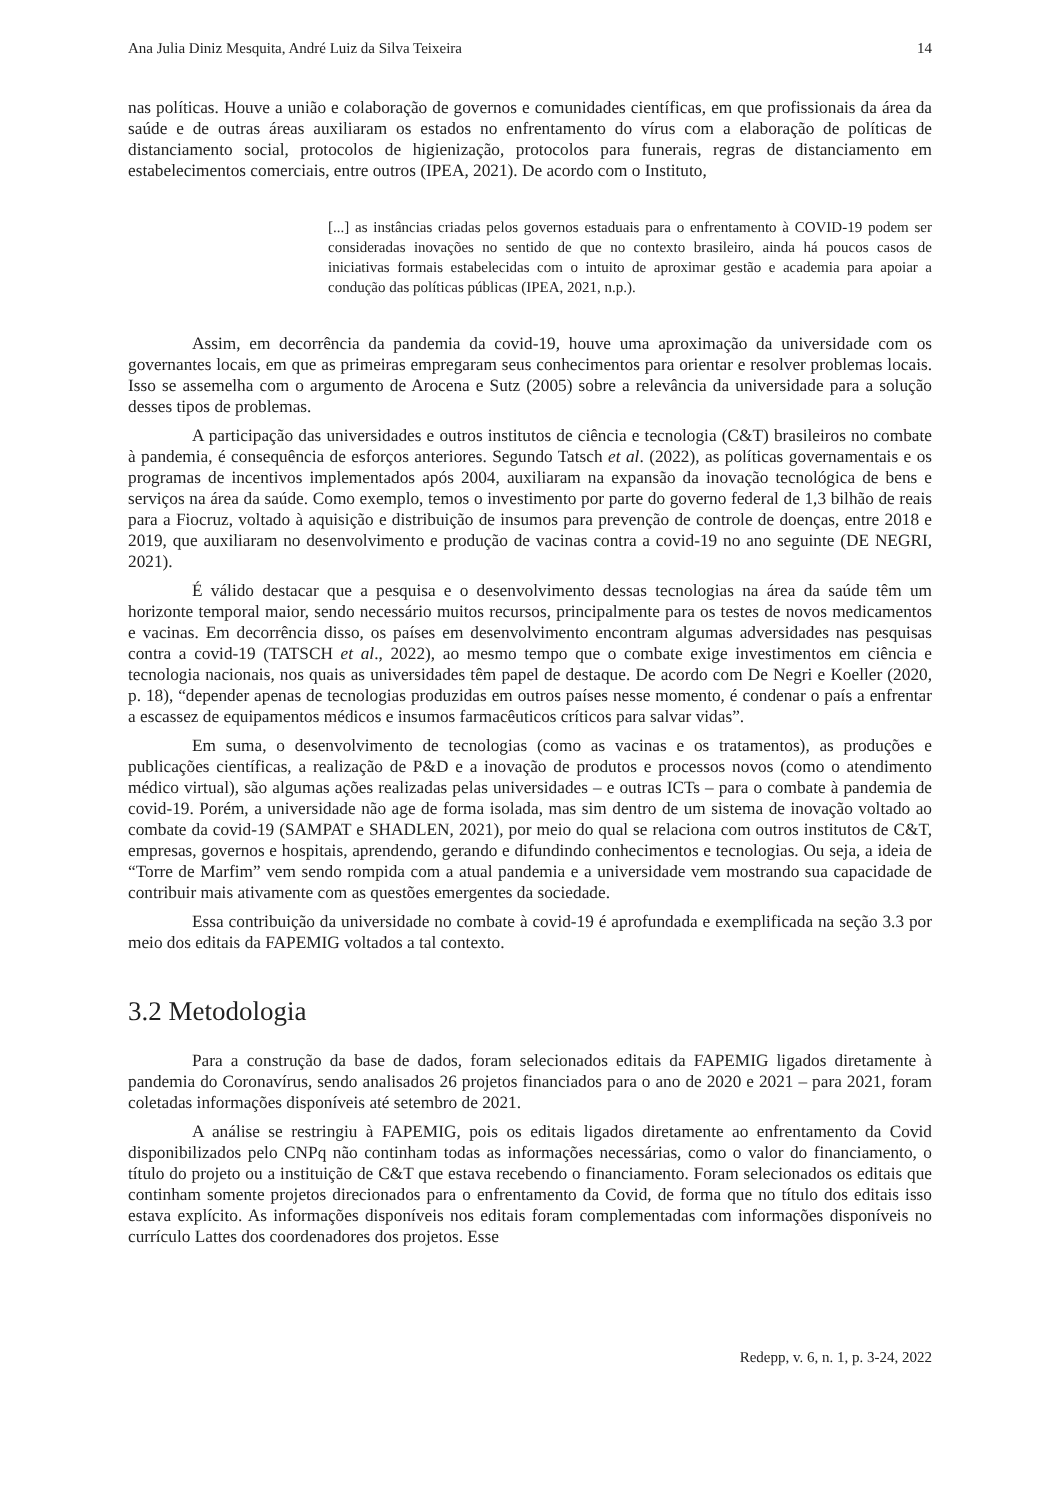Ana Julia Diniz Mesquita, André Luiz da Silva Teixeira 14
nas políticas. Houve a união e colaboração de governos e comunidades científicas, em que profissionais da área da saúde e de outras áreas auxiliaram os estados no enfrentamento do vírus com a elaboração de políticas de distanciamento social, protocolos de higienização, protocolos para funerais, regras de distanciamento em estabelecimentos comerciais, entre outros (IPEA, 2021). De acordo com o Instituto,
[...] as instâncias criadas pelos governos estaduais para o enfrentamento à COVID-19 podem ser consideradas inovações no sentido de que no contexto brasileiro, ainda há poucos casos de iniciativas formais estabelecidas com o intuito de aproximar gestão e academia para apoiar a condução das políticas públicas (IPEA, 2021, n.p.).
Assim, em decorrência da pandemia da covid-19, houve uma aproximação da universidade com os governantes locais, em que as primeiras empregaram seus conhecimentos para orientar e resolver problemas locais. Isso se assemelha com o argumento de Arocena e Sutz (2005) sobre a relevância da universidade para a solução desses tipos de problemas.
A participação das universidades e outros institutos de ciência e tecnologia (C&T) brasileiros no combate à pandemia, é consequência de esforços anteriores. Segundo Tatsch et al. (2022), as políticas governamentais e os programas de incentivos implementados após 2004, auxiliaram na expansão da inovação tecnológica de bens e serviços na área da saúde. Como exemplo, temos o investimento por parte do governo federal de 1,3 bilhão de reais para a Fiocruz, voltado à aquisição e distribuição de insumos para prevenção de controle de doenças, entre 2018 e 2019, que auxiliaram no desenvolvimento e produção de vacinas contra a covid-19 no ano seguinte (DE NEGRI, 2021).
É válido destacar que a pesquisa e o desenvolvimento dessas tecnologias na área da saúde têm um horizonte temporal maior, sendo necessário muitos recursos, principalmente para os testes de novos medicamentos e vacinas. Em decorrência disso, os países em desenvolvimento encontram algumas adversidades nas pesquisas contra a covid-19 (TATSCH et al., 2022), ao mesmo tempo que o combate exige investimentos em ciência e tecnologia nacionais, nos quais as universidades têm papel de destaque. De acordo com De Negri e Koeller (2020, p. 18), “depender apenas de tecnologias produzidas em outros países nesse momento, é condenar o país a enfrentar a escassez de equipamentos médicos e insumos farmacêuticos críticos para salvar vidas”.
Em suma, o desenvolvimento de tecnologias (como as vacinas e os tratamentos), as produções e publicações científicas, a realização de P&D e a inovação de produtos e processos novos (como o atendimento médico virtual), são algumas ações realizadas pelas universidades – e outras ICTs – para o combate à pandemia de covid-19. Porém, a universidade não age de forma isolada, mas sim dentro de um sistema de inovação voltado ao combate da covid-19 (SAMPAT e SHADLEN, 2021), por meio do qual se relaciona com outros institutos de C&T, empresas, governos e hospitais, aprendendo, gerando e difundindo conhecimentos e tecnologias. Ou seja, a ideia de “Torre de Marfim” vem sendo rompida com a atual pandemia e a universidade vem mostrando sua capacidade de contribuir mais ativamente com as questões emergentes da sociedade.
Essa contribuição da universidade no combate à covid-19 é aprofundada e exemplificada na seção 3.3 por meio dos editais da FAPEMIG voltados a tal contexto.
3.2 Metodologia
Para a construção da base de dados, foram selecionados editais da FAPEMIG ligados diretamente à pandemia do Coronavírus, sendo analisados 26 projetos financiados para o ano de 2020 e 2021 – para 2021, foram coletadas informações disponíveis até setembro de 2021.
A análise se restringiu à FAPEMIG, pois os editais ligados diretamente ao enfrentamento da Covid disponibilizados pelo CNPq não continham todas as informações necessárias, como o valor do financiamento, o título do projeto ou a instituição de C&T que estava recebendo o financiamento. Foram selecionados os editais que continham somente projetos direcionados para o enfrentamento da Covid, de forma que no título dos editais isso estava explícito. As informações disponíveis nos editais foram complementadas com informações disponíveis no currículo Lattes dos coordenadores dos projetos. Esse
Redepp, v. 6, n. 1, p. 3-24, 2022